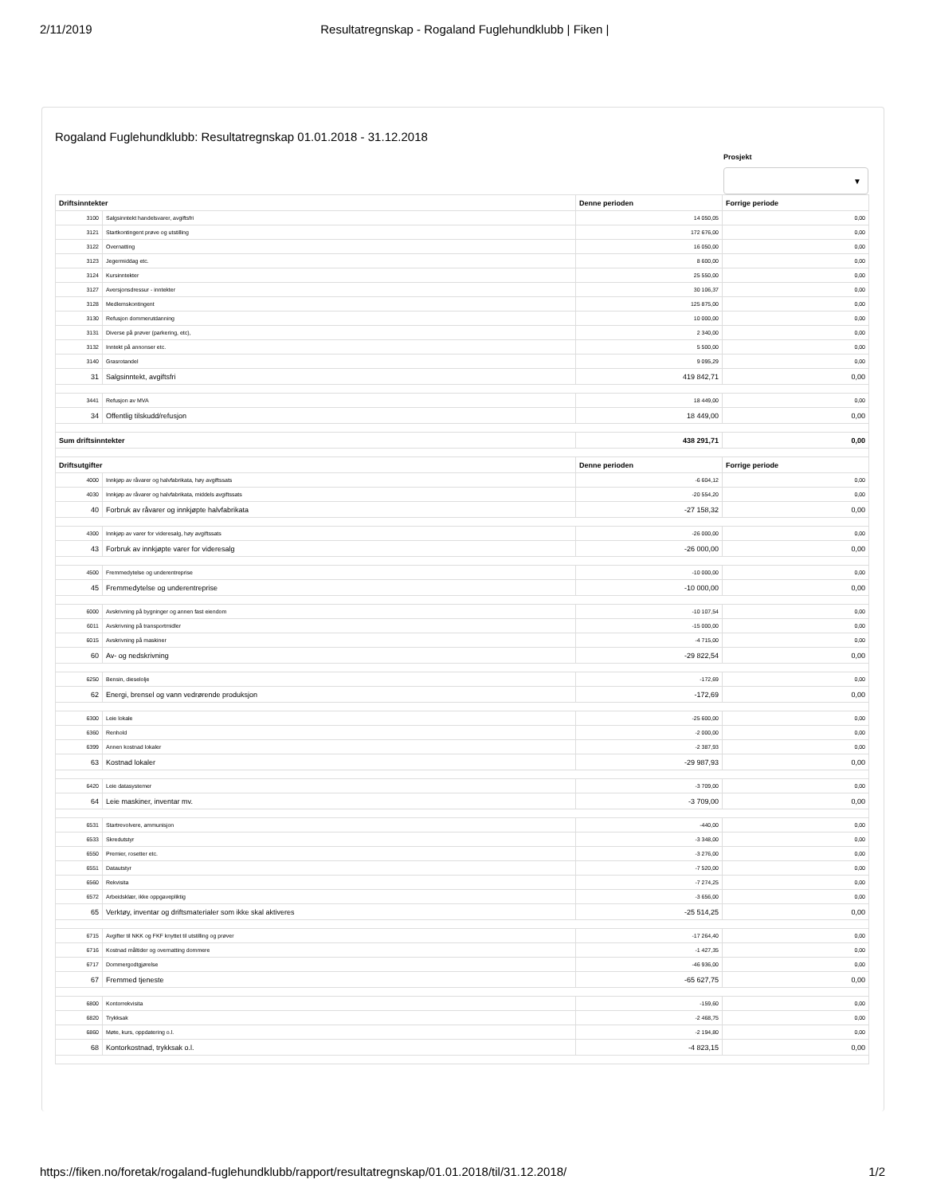2/11/2019 Resultatregnskap - Rogaland Fuglehundklubb | Fiken |
Rogaland Fuglehundklubb: Resultatregnskap 01.01.2018 - 31.12.2018
Prosjekt
▼
| Driftsinntekter | | Denne perioden | Forrige periode |
| --- | --- | --- | --- |
| 3100 | Salgsinntekt handelsvarer, avgiftsfri | 14 050,05 | 0,00 |
| 3121 | Startkontingent prøve og utstilling | 172 676,00 | 0,00 |
| 3122 | Overnatting | 16 050,00 | 0,00 |
| 3123 | Jegermiddag etc. | 8 600,00 | 0,00 |
| 3124 | Kursinntekter | 25 550,00 | 0,00 |
| 3127 | Aversjonsdressur - inntekter | 30 106,37 | 0,00 |
| 3128 | Medlemskontingent | 125 875,00 | 0,00 |
| 3130 | Refusjon dommerutdanning | 10 000,00 | 0,00 |
| 3131 | Diverse på prøver (parkering, etc), | 2 340,00 | 0,00 |
| 3132 | Inntekt på annonser etc. | 5 500,00 | 0,00 |
| 3140 | Grasrotandel | 9 095,29 | 0,00 |
| 31 | Salgsinntekt, avgiftsfri | 419 842,71 | 0,00 |
| 3441 | Refusjon av MVA | 18 449,00 | 0,00 |
| 34 | Offentlig tilskudd/refusjon | 18 449,00 | 0,00 |
| Sum driftsinntekter | | 438 291,71 | 0,00 |
| Driftsutgifter | | Denne perioden | Forrige periode |
| 4000 | Innkjøp av råvarer og halvfabrikata, høy avgiftssats | -6 604,12 | 0,00 |
| 4030 | Innkjøp av råvarer og halvfabrikata, middels avgiftssats | -20 554,20 | 0,00 |
| 40 | Forbruk av råvarer og innkjøpte halvfabrikata | -27 158,32 | 0,00 |
| 4300 | Innkjøp av varer for videresalg, høy avgiftssats | -26 000,00 | 0,00 |
| 43 | Forbruk av innkjøpte varer for videresalg | -26 000,00 | 0,00 |
| 4500 | Fremmedytelse og underentreprise | -10 000,00 | 0,00 |
| 45 | Fremmedytelse og underentreprise | -10 000,00 | 0,00 |
| 6000 | Avskrivning på bygninger og annen fast eiendom | -10 107,54 | 0,00 |
| 6011 | Avskrivning på transportmidler | -15 000,00 | 0,00 |
| 6015 | Avskrivning på maskiner | -4 715,00 | 0,00 |
| 60 | Av- og nedskrivning | -29 822,54 | 0,00 |
| 6250 | Bensin, dieselolje | -172,69 | 0,00 |
| 62 | Energi, brensel og vann vedrørende produksjon | -172,69 | 0,00 |
| 6300 | Leie lokale | -25 600,00 | 0,00 |
| 6360 | Renhold | -2 000,00 | 0,00 |
| 6399 | Annen kostnad lokaler | -2 387,93 | 0,00 |
| 63 | Kostnad lokaler | -29 987,93 | 0,00 |
| 6420 | Leie datasystemer | -3 709,00 | 0,00 |
| 64 | Leie maskiner, inventar mv. | -3 709,00 | 0,00 |
| 6531 | Startrevolvere, ammunisjon | -440,00 | 0,00 |
| 6533 | Skredutstyr | -3 348,00 | 0,00 |
| 6550 | Premier, rosetter etc. | -3 276,00 | 0,00 |
| 6551 | Datautstyr | -7 520,00 | 0,00 |
| 6560 | Rekvisita | -7 274,25 | 0,00 |
| 6572 | Arbeidsklær, ikke oppgavepliktig | -3 656,00 | 0,00 |
| 65 | Verktøy, inventar og driftsmaterialer som ikke skal aktiveres | -25 514,25 | 0,00 |
| 6715 | Avgifter til NKK og FKF knyttet til utstilling og prøver | -17 264,40 | 0,00 |
| 6716 | Kostnad måltider og overnatting dommere | -1 427,35 | 0,00 |
| 6717 | Dommergodtgjørelse | -46 936,00 | 0,00 |
| 67 | Fremmed tjeneste | -65 627,75 | 0,00 |
| 6800 | Kontorrekvisita | -159,60 | 0,00 |
| 6820 | Trykksak | -2 468,75 | 0,00 |
| 6860 | Møte, kurs, oppdatering o.l. | -2 194,80 | 0,00 |
| 68 | Kontorkostnad, trykksak o.l. | -4 823,15 | 0,00 |
https://fiken.no/foretak/rogaland-fuglehundklubb/rapport/resultatregnskap/01.01.2018/til/31.12.2018/ 1/2